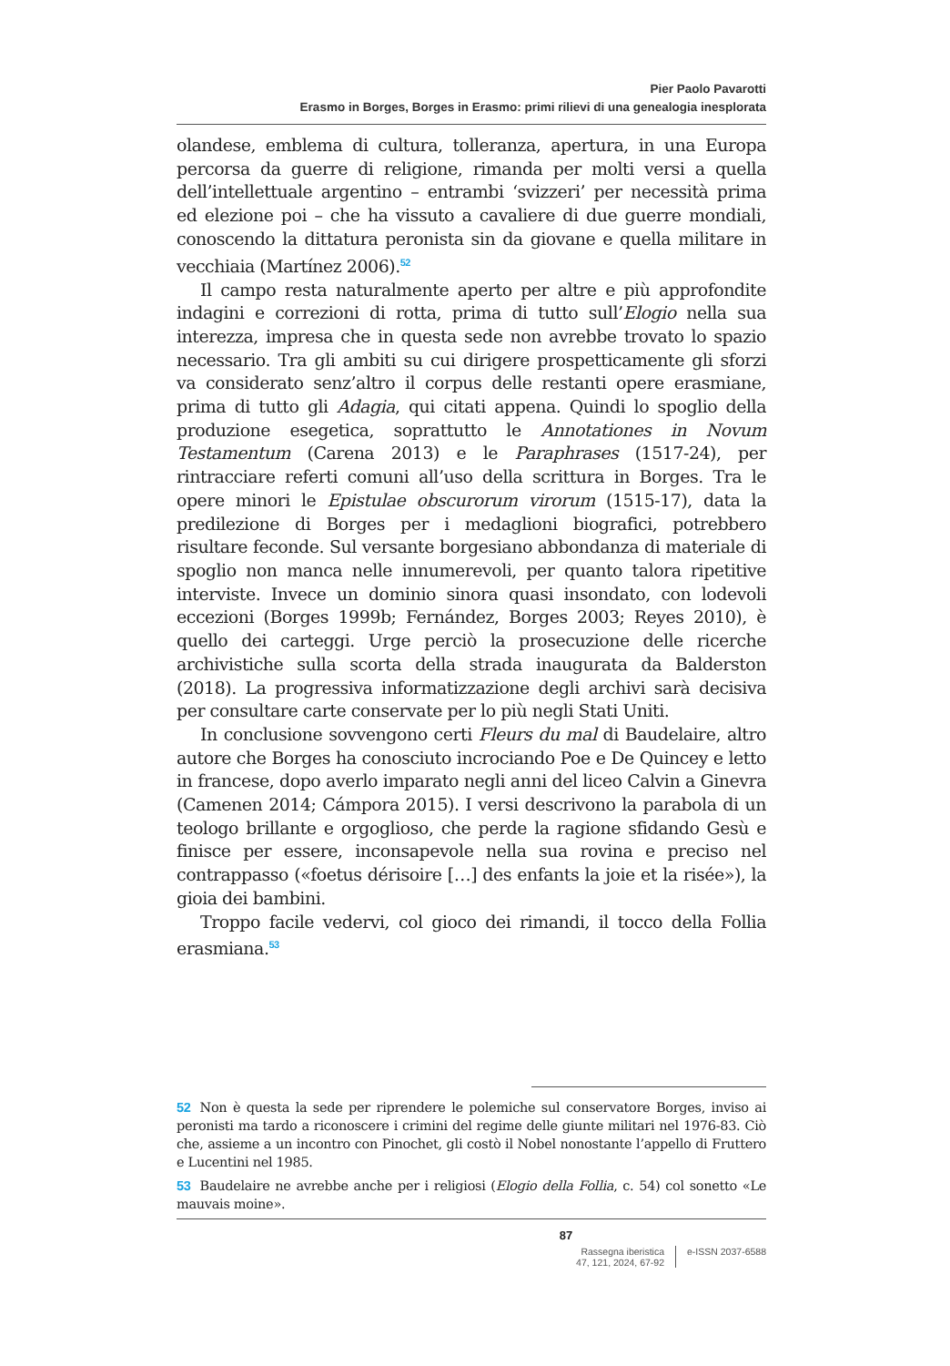Pier Paolo Pavarotti
Erasmo in Borges, Borges in Erasmo: primi rilievi di una genealogia inesplorata
olandese, emblema di cultura, tolleranza, apertura, in una Europa percorsa da guerre di religione, rimanda per molti versi a quella dell’intellettuale argentino – entrambi ‘svizzeri’ per necessità prima ed elezione poi – che ha vissuto a cavaliere di due guerre mondiali, conoscendo la dittatura peronista sin da giovane e quella militare in vecchiaia (Martínez 2006).<sup>52</sup>
Il campo resta naturalmente aperto per altre e più approfondite indagini e correzioni di rotta, prima di tutto sull’Elogio nella sua interezza, impresa che in questa sede non avrebbe trovato lo spazio necessario. Tra gli ambiti su cui dirigere prospetticamente gli sforzi va considerato senz’altro il corpus delle restanti opere erasmiane, prima di tutto gli Adagia, qui citati appena. Quindi lo spoglio della produzione esegetica, soprattutto le Annotationes in Novum Testamentum (Carena 2013) e le Paraphrases (1517-24), per rintracciare referti comuni all’uso della scrittura in Borges. Tra le opere minori le Epistulae obscurorum virorum (1515-17), data la predilezione di Borges per i medaglioni biografici, potrebbero risultare feconde. Sul versante borgesiano abbondanza di materiale di spoglio non manca nelle innumerevoli, per quanto talora ripetitive interviste. Invece un dominio sinora quasi insondato, con lodevoli eccezioni (Borges 1999b; Fernández, Borges 2003; Reyes 2010), è quello dei carteggi. Urge perciò la prosecuzione delle ricerche archivistiche sulla scorta della strada inaugurata da Balderston (2018). La progressiva informatizzazione degli archivi sarà decisiva per consultare carte conservate per lo più negli Stati Uniti.
In conclusione sovvengono certi Fleurs du mal di Baudelaire, altro autore che Borges ha conosciuto incrociando Poe e De Quincey e letto in francese, dopo averlo imparato negli anni del liceo Calvin a Ginevra (Camenen 2014; Cámpora 2015). I versi descrivono la parabola di un teologo brillante e orgoglioso, che perde la ragione sfidando Gesù e finisce per essere, inconsapevole nella sua rovina e preciso nel contrappasso («foetus dérisoire […] des enfants la joie et la risée»), la gioia dei bambini.
Troppo facile vedervi, col gioco dei rimandi, il tocco della Follia erasmiana.<sup>53</sup>
52 Non è questa la sede per riprendere le polemiche sul conservatore Borges, inviso ai peronisti ma tardo a riconoscere i crimini del regime delle giunte militari nel 1976-83. Ciò che, assieme a un incontro con Pinochet, gli costò il Nobel nonostante l’appello di Fruttero e Lucentini nel 1985.
53 Baudelaire ne avrebbe anche per i religiosi (Elogio della Follia, c. 54) col sonetto «Le mauvais moine».
87
Rassegna iberistica
47, 121, 2024, 67-92
e-ISSN 2037-6588